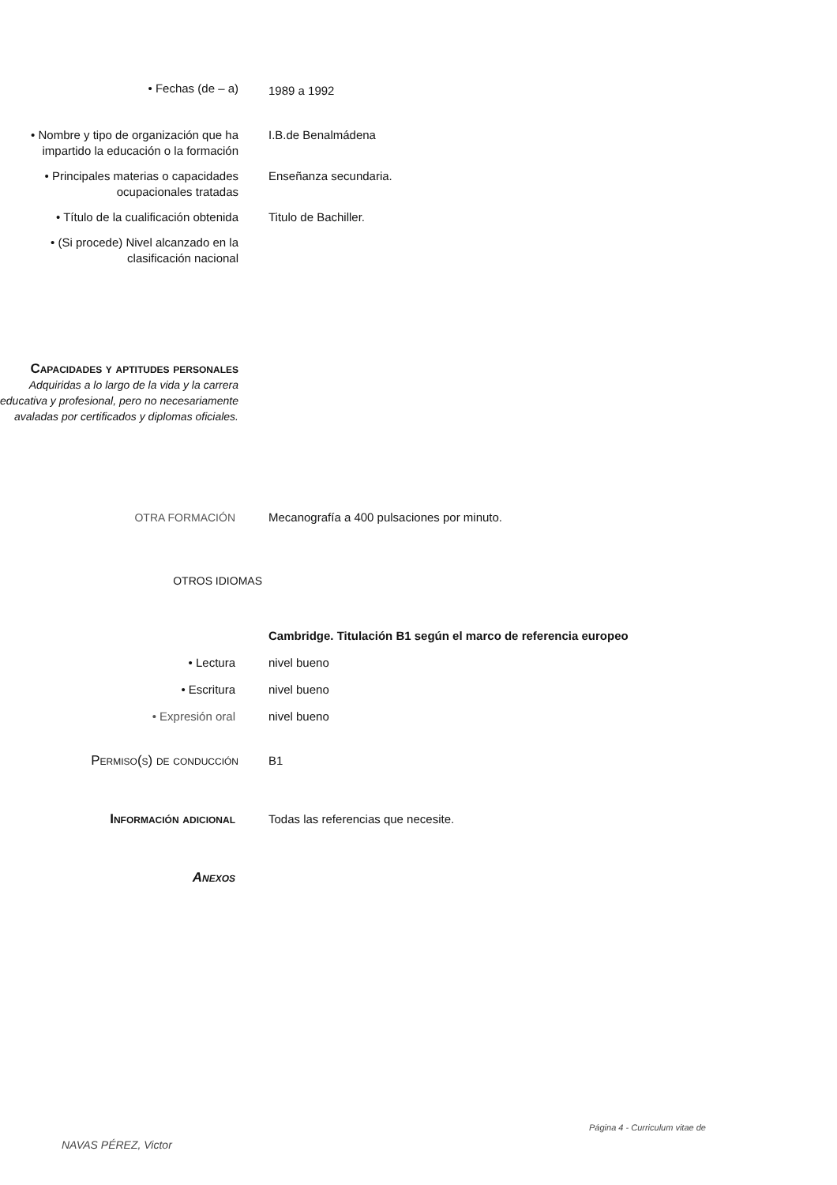• Fechas (de – a)
1989 a 1992
• Nombre y tipo de organización que ha impartido la educación o la formación
I.B.de Benalmádena
• Principales materias o capacidades ocupacionales tratadas
Enseñanza secundaria.
• Título de la cualificación obtenida
Titulo de Bachiller.
• (Si procede) Nivel alcanzado en la clasificación nacional
Capacidades y aptitudes personales
Adquiridas a lo largo de la vida y la carrera educativa y profesional, pero no necesariamente avaladas por certificados y diplomas oficiales.
OTRA FORMACIÓN Mecanografía a 400 pulsaciones por minuto.
OTROS IDIOMAS
Cambridge. Titulación B1 según el marco de referencia europeo
• Lectura nivel bueno
• Escritura nivel bueno
• Expresión oral nivel bueno
Permiso(s) de conducción B1
Información adicional Todas las referencias que necesite.
Anexos
Página 4 - Curriculum vitae de
NAVAS PÉREZ, Victor